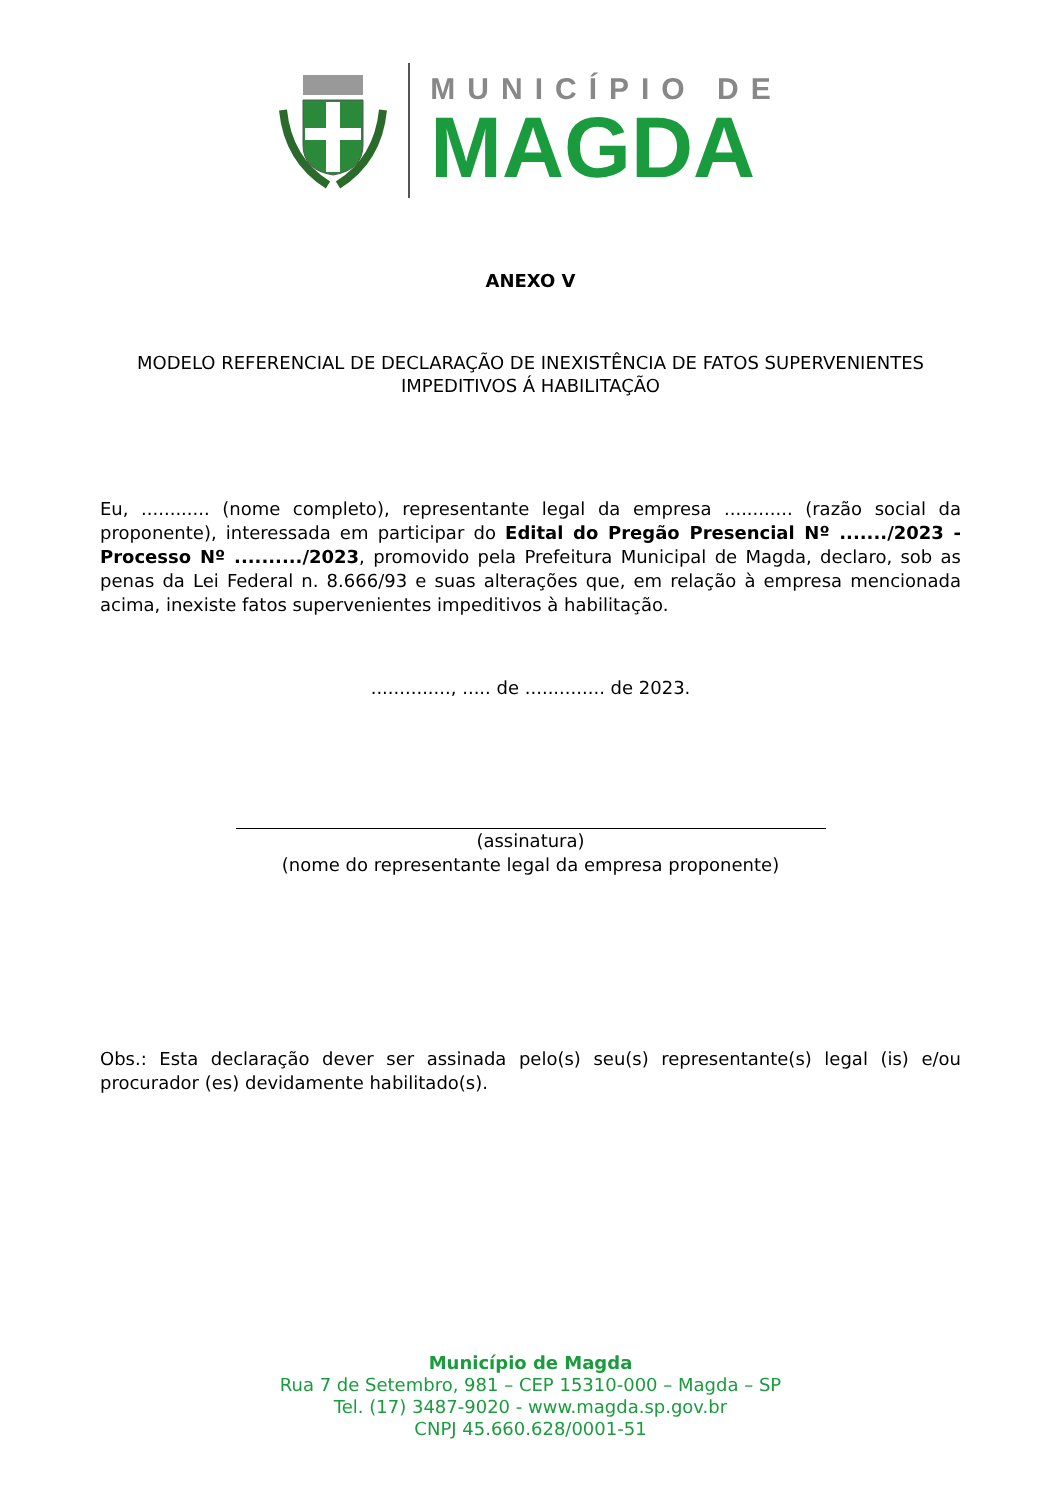MUNICÍPIO DE
MAGDA
ANEXO V
MODELO REFERENCIAL DE DECLARAÇÃO DE INEXISTÊNCIA DE FATOS SUPERVENIENTES
IMPEDITIVOS Á HABILITAÇÃO
Eu, ............ (nome completo), representante legal da empresa ............ (razão social da proponente), interessada em participar do Edital do Pregão Presencial Nº ......./2023 - Processo Nº ........../2023, promovido pela Prefeitura Municipal de Magda, declaro, sob as penas da Lei Federal n. 8.666/93 e suas alterações que, em relação à empresa mencionada acima, inexiste fatos supervenientes impeditivos à habilitação.
.............., ..... de .............. de 2023.
(assinatura)
(nome do representante legal da empresa proponente)
Obs.: Esta declaração dever ser assinada pelo(s) seu(s) representante(s) legal (is) e/ou procurador (es) devidamente habilitado(s).
Município de Magda
Rua 7 de Setembro, 981 – CEP 15310-000 – Magda – SP
Tel. (17) 3487-9020 - www.magda.sp.gov.br
CNPJ 45.660.628/0001-51